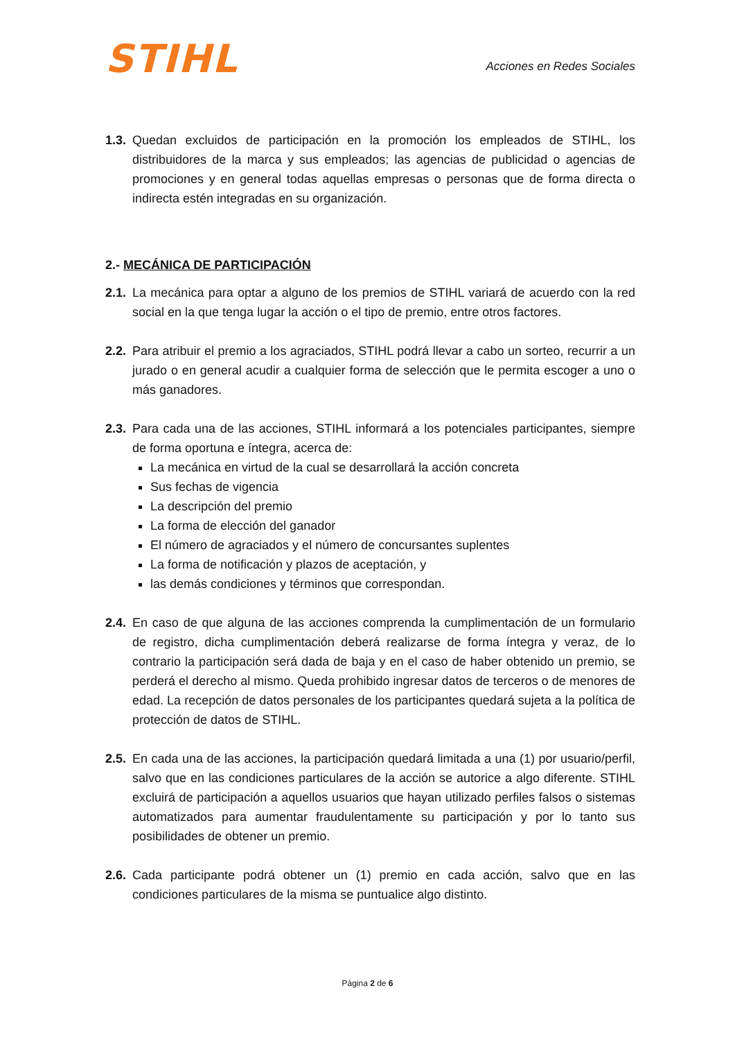STIHL
Acciones en Redes Sociales
1.3.
Quedan excluidos de participación en la promoción los empleados de STIHL, los distribuidores de la marca y sus empleados; las agencias de publicidad o agencias de promociones y en general todas aquellas empresas o personas que de forma directa o indirecta estén integradas en su organización.
2.- MECÁNICA DE PARTICIPACIÓN
2.1.
La mecánica para optar a alguno de los premios de STIHL variará de acuerdo con la red social en la que tenga lugar la acción o el tipo de premio, entre otros factores.
2.2.
Para atribuir el premio a los agraciados, STIHL podrá llevar a cabo un sorteo, recurrir a un jurado o en general acudir a cualquier forma de selección que le permita escoger a uno o más ganadores.
2.3.
Para cada una de las acciones, STIHL informará a los potenciales participantes, siempre de forma oportuna e íntegra, acerca de:
La mecánica en virtud de la cual se desarrollará la acción concreta
Sus fechas de vigencia
La descripción del premio
La forma de elección del ganador
El número de agraciados y el número de concursantes suplentes
La forma de notificación y plazos de aceptación, y
las demás condiciones y términos que correspondan.
2.4.
En caso de que alguna de las acciones comprenda la cumplimentación de un formulario de registro, dicha cumplimentación deberá realizarse de forma íntegra y veraz, de lo contrario la participación será dada de baja y en el caso de haber obtenido un premio, se perderá el derecho al mismo. Queda prohibido ingresar datos de terceros o de menores de edad. La recepción de datos personales de los participantes quedará sujeta a la política de protección de datos de STIHL.
2.5.
En cada una de las acciones, la participación quedará limitada a una (1) por usuario/perfil, salvo que en las condiciones particulares de la acción se autorice a algo diferente. STIHL excluirá de participación a aquellos usuarios que hayan utilizado perfiles falsos o sistemas automatizados para aumentar fraudulentamente su participación y por lo tanto sus posibilidades de obtener un premio.
2.6.
Cada participante podrá obtener un (1) premio en cada acción, salvo que en las condiciones particulares de la misma se puntualice algo distinto.
Página 2 de 6